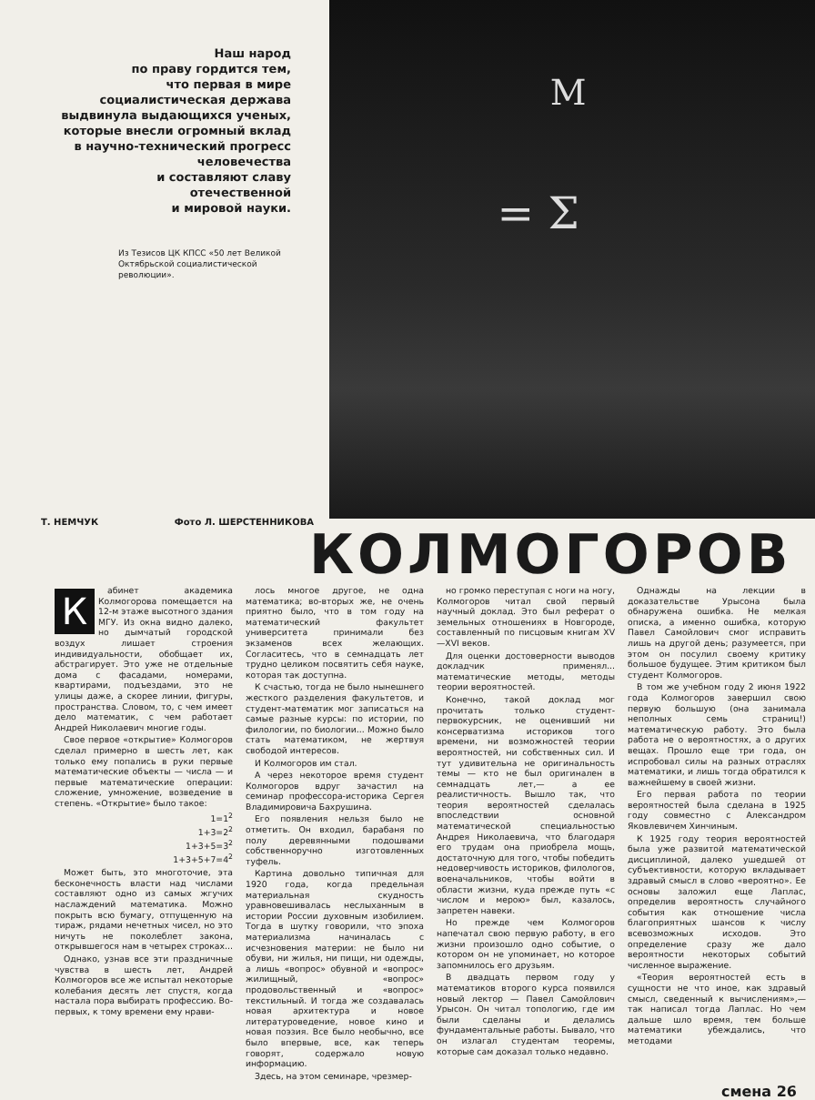Наш народ
по праву гордится тем,
что первая в мире
социалистическая держава
выдвинула выдающихся ученых,
которые внесли огромный вклад
в научно-технический прогресс
человечества
и составляют славу
отечественной
и мировой науки.
Из Тезисов ЦК КПСС «50 лет Великой Октябрьской социалистической революции».
M
= Σ
Т. НЕМЧУК Фото Л. ШЕРСТЕННИКОВА
КОЛМОГОРОВ
К
абинет академика Колмогорова помещается на 12-м этаже высотного здания МГУ. Из окна видно далеко, но дымчатый городской воздух лишает строения индивидуальности, обобщает их, абстрагирует. Это уже не отдельные дома с фасадами, номерами, квартирами, подъездами, это не улицы даже, а скорее линии, фигуры, пространства. Словом, то, с чем имеет дело математик, с чем работает Андрей Николаевич многие годы.
Свое первое «открытие» Колмогоров сделал примерно в шесть лет, как только ему попались в руки первые математические объекты — числа — и первые математические операции: сложение, умножение, возведение в степень. «Открытие» было такое:
1=1<sup>2</sup>
1+3=2<sup>2</sup>
1+3+5=3<sup>2</sup>
1+3+5+7=4<sup>2</sup>
Может быть, это многоточие, эта бесконечность власти над числами составляют одно из самых жгучих наслаждений математика. Можно покрыть всю бумагу, отпущенную на тираж, рядами нечетных чисел, но это ничуть не поколеблет закона, открывшегося нам в четырех строках...
Однако, узнав все эти праздничные чувства в шесть лет, Андрей Колмогоров все же испытал некоторые колебания десять лет спустя, когда настала пора выбирать профессию. Во-первых, к тому времени ему нрави-
лось многое другое, не одна математика; во-вторых же, не очень приятно было, что в том году на математический факультет университета принимали без экзаменов всех желающих. Согласитесь, что в семнадцать лет трудно целиком посвятить себя науке, которая так доступна.
К счастью, тогда не было нынешнего жесткого разделения факультетов, и студент-математик мог записаться на самые разные курсы: по истории, по филологии, по биологии... Можно было стать математиком, не жертвуя свободой интересов.
И Колмогоров им стал.
А через некоторое время студент Колмогоров вдруг зачастил на семинар профессора-историка Сергея Владимировича Бахрушина.
Его появления нельзя было не отметить. Он входил, барабаня по полу деревянными подошвами собственноручно изготовленных туфель.
Картина довольно типичная для 1920 года, когда предельная материальная скудность уравновешивалась неслыханным в истории России духовным изобилием. Тогда в шутку говорили, что эпоха материализма начиналась с исчезновения материи: не было ни обуви, ни жилья, ни пищи, ни одежды, а лишь «вопрос» обувной и «вопрос» жилищный, «вопрос» продовольственный и «вопрос» текстильный. И тогда же создавалась новая архитектура и новое литературоведение, новое кино и новая поэзия. Все было необычно, все было впервые, все, как теперь говорят, содержало новую информацию.
Здесь, на этом семинаре, чрезмер-
но громко переступая с ноги на ногу, Колмогоров читал свой первый научный доклад. Это был реферат о земельных отношениях в Новгороде, составленный по писцовым книгам XV—XVI веков.
Для оценки достоверности выводов докладчик применял... математические методы, методы теории вероятностей.
Конечно, такой доклад мог прочитать только студент-первокурсник, не оценивший ни консерватизма историков того времени, ни возможностей теории вероятностей, ни собственных сил. И тут удивительна не оригинальность темы — кто не был оригинален в семнадцать лет,— а ее реалистичность. Вышло так, что теория вероятностей сделалась впоследствии основной математической специальностью Андрея Николаевича, что благодаря его трудам она приобрела мощь, достаточную для того, чтобы победить недоверчивость историков, филологов, военачальников, чтобы войти в области жизни, куда прежде путь «с числом и мерою» был, казалось, запретен навеки.
Но прежде чем Колмогоров напечатал свою первую работу, в его жизни произошло одно событие, о котором он не упоминает, но которое запомнилось его друзьям.
В двадцать первом году у математиков второго курса появился новый лектор — Павел Самойлович Урысон. Он читал топологию, где им были сделаны и делались фундаментальные работы. Бывало, что он излагал студентам теоремы, которые сам доказал только недавно.
Однажды на лекции в доказательстве Урысона была обнаружена ошибка. Не мелкая описка, а именно ошибка, которую Павел Самойлович смог исправить лишь на другой день; разумеется, при этом он посулил своему критику большое будущее. Этим критиком был студент Колмогоров.
В том же учебном году 2 июня 1922 года Колмогоров завершил свою первую большую (она занимала неполных семь страниц!) математическую работу. Это была работа не о вероятностях, а о других вещах. Прошло еще три года, он испробовал силы на разных отраслях математики, и лишь тогда обратился к важнейшему в своей жизни.
Его первая работа по теории вероятностей была сделана в 1925 году совместно с Александром Яковлевичем Хинчиным.
К 1925 году теория вероятностей была уже развитой математической дисциплиной, далеко ушедшей от субъективности, которую вкладывает здравый смысл в слово «вероятно». Ее основы заложил еще Лаплас, определив вероятность случайного события как отношение числа благоприятных шансов к числу всевозможных исходов. Это определение сразу же дало вероятности некоторых событий численное выражение.
«Теория вероятностей есть в сущности не что иное, как здравый смысл, сведенный к вычислениям»,— так написал тогда Лаплас. Но чем дальше шло время, тем больше математики убеждались, что методами
смена 26